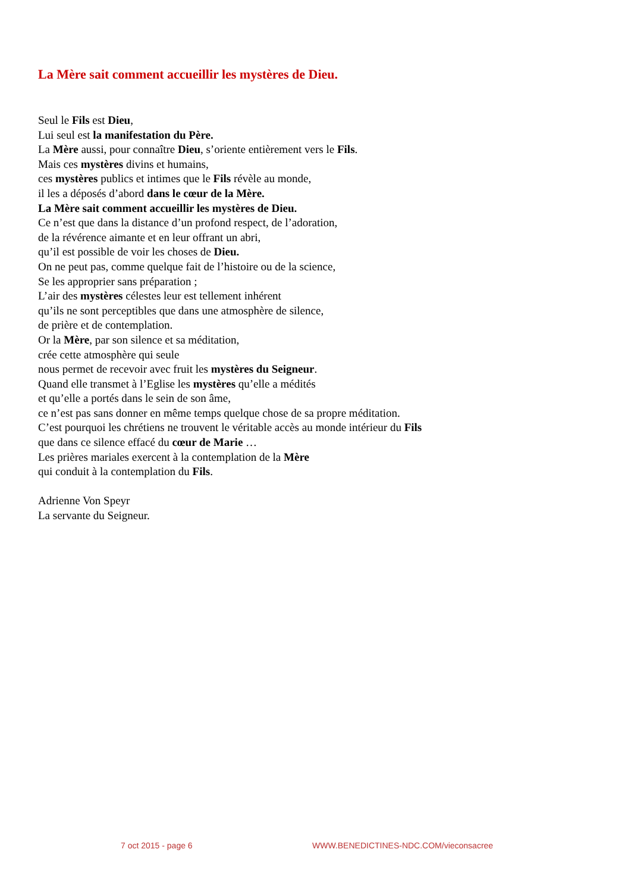La Mère sait comment accueillir les mystères de Dieu.
Seul le Fils est Dieu,
Lui seul est la manifestation du Père.
La Mère aussi, pour connaître Dieu, s’oriente entièrement vers le Fils.
Mais ces mystères divins et humains,
ces mystères publics et intimes que le Fils révèle au monde,
il les a déposés d’abord dans le cœur de la Mère.
La Mère sait comment accueillir les mystères de Dieu.
Ce n’est que dans la distance d’un profond respect, de l’adoration,
de la révérence aimante et en leur offrant un abri,
qu’il est possible de voir les choses de Dieu.
On ne peut pas, comme quelque fait de l’histoire ou de la science,
Se les approprier sans préparation ;
L’air des mystères célestes leur est tellement inhérent
qu’ils ne sont perceptibles que dans une atmosphère de silence,
de prière et de contemplation.
Or la Mère, par son silence et sa méditation,
crée cette atmosphère qui seule
nous permet de recevoir avec fruit les mystères du Seigneur.
Quand elle transmet à l’Eglise les mystères qu’elle a médités
et qu’elle a portés dans le sein de son âme,
ce n’est pas sans donner en même temps quelque chose de sa propre méditation.
C’est pourquoi les chrétiens ne trouvent le véritable accès au monde intérieur du Fils
que dans ce silence effacé du cœur de Marie …
Les prières mariales exercent à la contemplation de la Mère
qui conduit à la contemplation du Fils.
Adrienne Von Speyr
La servante du Seigneur.
7 oct 2015 - page 6
WWW.BENEDICTINES-NDC.COM/vieconsacree